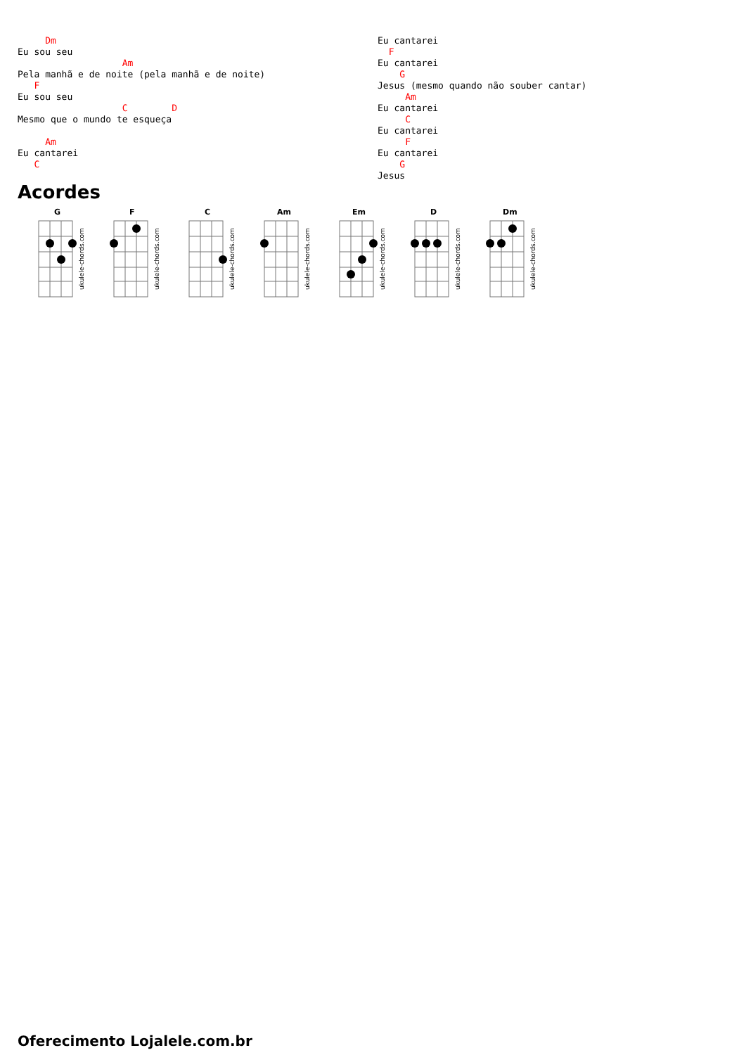Dm
Eu sou seu
                   Am
Pela manhã e de noite (pela manhã e de noite)
   F
Eu sou seu
                   C        D
Mesmo que o mundo te esqueça

     Am
Eu cantarei
   C
Eu cantarei
  F
Eu cantarei
    G
Jesus (mesmo quando não souber cantar)
     Am
Eu cantarei
     C
Eu cantarei
     F
Eu cantarei
    G
Jesus
Acordes
G
ukulele-chords.com
F
ukulele-chords.com
C
ukulele-chords.com
Am
ukulele-chords.com
Em
ukulele-chords.com
D
ukulele-chords.com
Dm
ukulele-chords.com
Oferecimento Lojalele.com.br